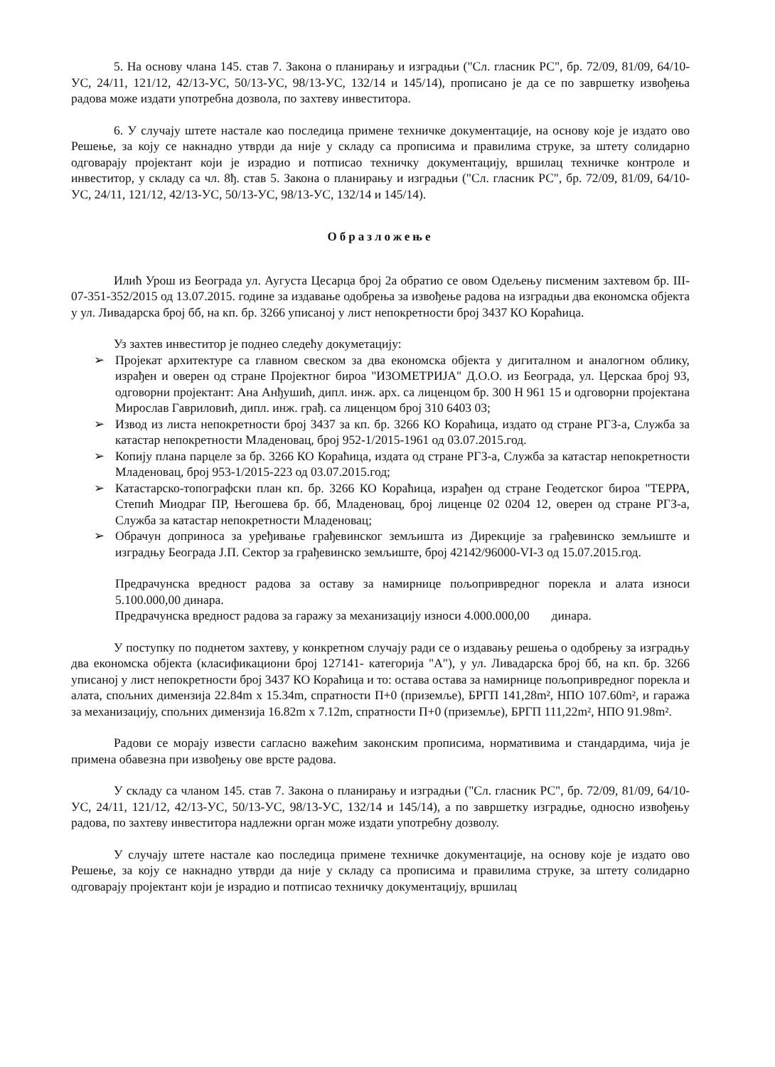5. На основу члана 145. став 7. Закона о планирању и изградњи ("Сл. гласник РС", бр. 72/09, 81/09, 64/10-УС, 24/11, 121/12, 42/13-УС, 50/13-УС, 98/13-УС, 132/14 и 145/14), прописано је да се по завршетку извођења радова може издати употребна дозвола, по захтеву инвеститора.
6. У случају штете настале као последица примене техничке документације, на основу које је издато ово Решење, за коју се накнадно утврди да није у складу са прописима и правилима струке, за штету солидарно одговарају пројектант који је израдио и потписао техничку документацију, вршилац техничке контроле и инвеститор, у складу са чл. 8ђ. став 5. Закона о планирању и изградњи ("Сл. гласник РС", бр. 72/09, 81/09, 64/10-УС, 24/11, 121/12, 42/13-УС, 50/13-УС, 98/13-УС, 132/14 и 145/14).
Образложење
Илић Урош из Београда ул. Аугуста Цесарца број 2а обратио се овом Одељењу писменим захтевом бр. III-07-351-352/2015 од 13.07.2015. године за издавање одобрења за извођење радова на изградњи два економска објекта у ул. Ливадарска број бб, на кп. бр. 3266 уписаној у лист непокретности број 3437 КО Кораћица.
Уз захтев инвеститор је поднео следећу докуметацију:
➢ Пројекат архитектуре са главном свеском за два економска објекта у дигиталном и аналогном облику, израђен и оверен од стране Пројектног бироа "ИЗОМЕТРИЈА" Д.О.О. из Београда, ул. Церскаа број 93, одговорни пројектант: Ана Анђушић, дипл. инж. арх. са лиценцом бр. 300 Н 961 15 и одговорни пројектана Мирослав Гавриловић, дипл. инж. грађ. са лиценцом број 310 6403 03;
➢ Извод из листа непокретности број 3437 за кп. бр. 3266 КО Кораћица, издато од стране РГЗ-а, Служба за катастар непокретности Младеновац, број 952-1/2015-1961 од 03.07.2015.год.
➢ Копију плана парцеле за бр. 3266 КО Кораћица, издата од стране РГЗ-а, Служба за катастар непокретности Младеновац, број 953-1/2015-223 од 03.07.2015.год;
➢ Катастарско-топографски план кп. бр. 3266 КО Кораћица, израђен од стране Геодетског бироа "ТЕРРА, Степић Миодраг ПР, Његошева бр. бб, Младеновац, број лиценце 02 0204 12, оверен од стране РГЗ-а, Служба за катастар непокретности Младеновац;
➢ Обрачун доприноса за уређивање грађевинског земљишта из Дирекције за грађевинско земљиште и изградњу Београда Ј.П. Сектор за грађевинско земљиште, број 42142/96000-VI-3 од 15.07.2015.год.
Предрачунска вредност радова за оставу за намирнице пољопривредног порекла и алата износи 5.100.000,00 динара.
Предрачунска вредност радова за гаражу за механизацију износи 4.000.000,00 динара.
У поступку по поднетом захтеву, у конкретном случају ради се о издавању решења о одобрењу за изградњу два економска објекта (класификациони број 127141- категорија "А"), у ул. Ливадарска број бб, на кп. бр. 3266 уписаној у лист непокретности број 3437 КО Кораћица и то: остава остава за намирнице пољопривредног порекла и алата, спољних димензија 22.84m x 15.34m, спратности П+0 (приземље), БРГП 141,28m², НПО 107.60m², и гаража за механизацију, спољних димензија 16.82m x 7.12m, спратности П+0 (приземље), БРГП 111,22m², НПО 91.98m².
Радови се морају извести сагласно важећим законским прописима, нормативима и стандардима, чија је примена обавезна при извођењу ове врсте радова.
У складу са чланом 145. став 7. Закона о планирању и изградњи ("Сл. гласник РС", бр. 72/09, 81/09, 64/10-УС, 24/11, 121/12, 42/13-УС, 50/13-УС, 98/13-УС, 132/14 и 145/14), а по завршетку изградње, односно извођењу радова, по захтеву инвеститора надлежни орган може издати употребну дозволу.
У случају штете настале као последица примене техничке документације, на основу које је издато ово Решење, за коју се накнадно утврди да није у складу са прописима и правилима струке, за штету солидарно одговарају пројектант који је израдио и потписао техничку документацију, вршилац